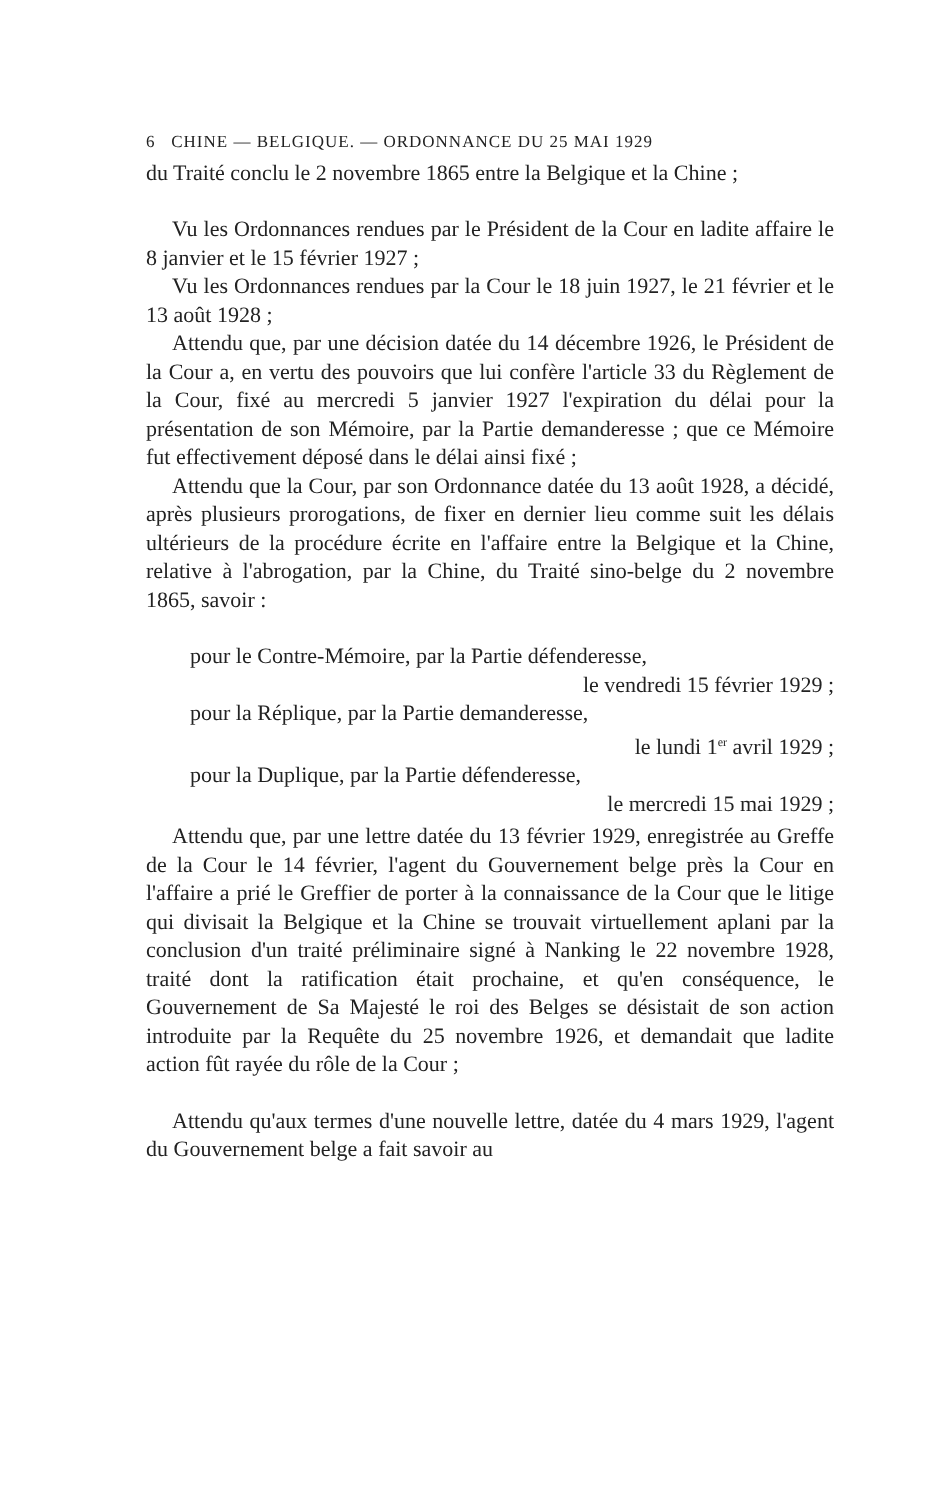6 CHINE — BELGIQUE. — ORDONNANCE DU 25 MAI 1929
du Traité conclu le 2 novembre 1865 entre la Belgique et la Chine ;
Vu les Ordonnances rendues par le Président de la Cour en ladite affaire le 8 janvier et le 15 février 1927 ;
Vu les Ordonnances rendues par la Cour le 18 juin 1927, le 21 février et le 13 août 1928 ;
Attendu que, par une décision datée du 14 décembre 1926, le Président de la Cour a, en vertu des pouvoirs que lui confère l'article 33 du Règlement de la Cour, fixé au mercredi 5 janvier 1927 l'expiration du délai pour la présentation de son Mémoire, par la Partie demanderesse ; que ce Mémoire fut effectivement déposé dans le délai ainsi fixé ;
Attendu que la Cour, par son Ordonnance datée du 13 août 1928, a décidé, après plusieurs prorogations, de fixer en dernier lieu comme suit les délais ultérieurs de la procédure écrite en l'affaire entre la Belgique et la Chine, relative à l'abrogation, par la Chine, du Traité sino-belge du 2 novembre 1865, savoir :
pour le Contre-Mémoire, par la Partie défenderesse,
le vendredi 15 février 1929 ;
pour la Réplique, par la Partie demanderesse,
le lundi 1<sup>er</sup> avril 1929 ;
pour la Duplique, par la Partie défenderesse,
le mercredi 15 mai 1929 ;
Attendu que, par une lettre datée du 13 février 1929, enregistrée au Greffe de la Cour le 14 février, l'agent du Gouvernement belge près la Cour en l'affaire a prié le Greffier de porter à la connaissance de la Cour que le litige qui divisait la Belgique et la Chine se trouvait virtuellement aplani par la conclusion d'un traité préliminaire signé à Nanking le 22 novembre 1928, traité dont la ratification était prochaine, et qu'en conséquence, le Gouvernement de Sa Majesté le roi des Belges se désistait de son action introduite par la Requête du 25 novembre 1926, et demandait que ladite action fût rayée du rôle de la Cour ;
Attendu qu'aux termes d'une nouvelle lettre, datée du 4 mars 1929, l'agent du Gouvernement belge a fait savoir au